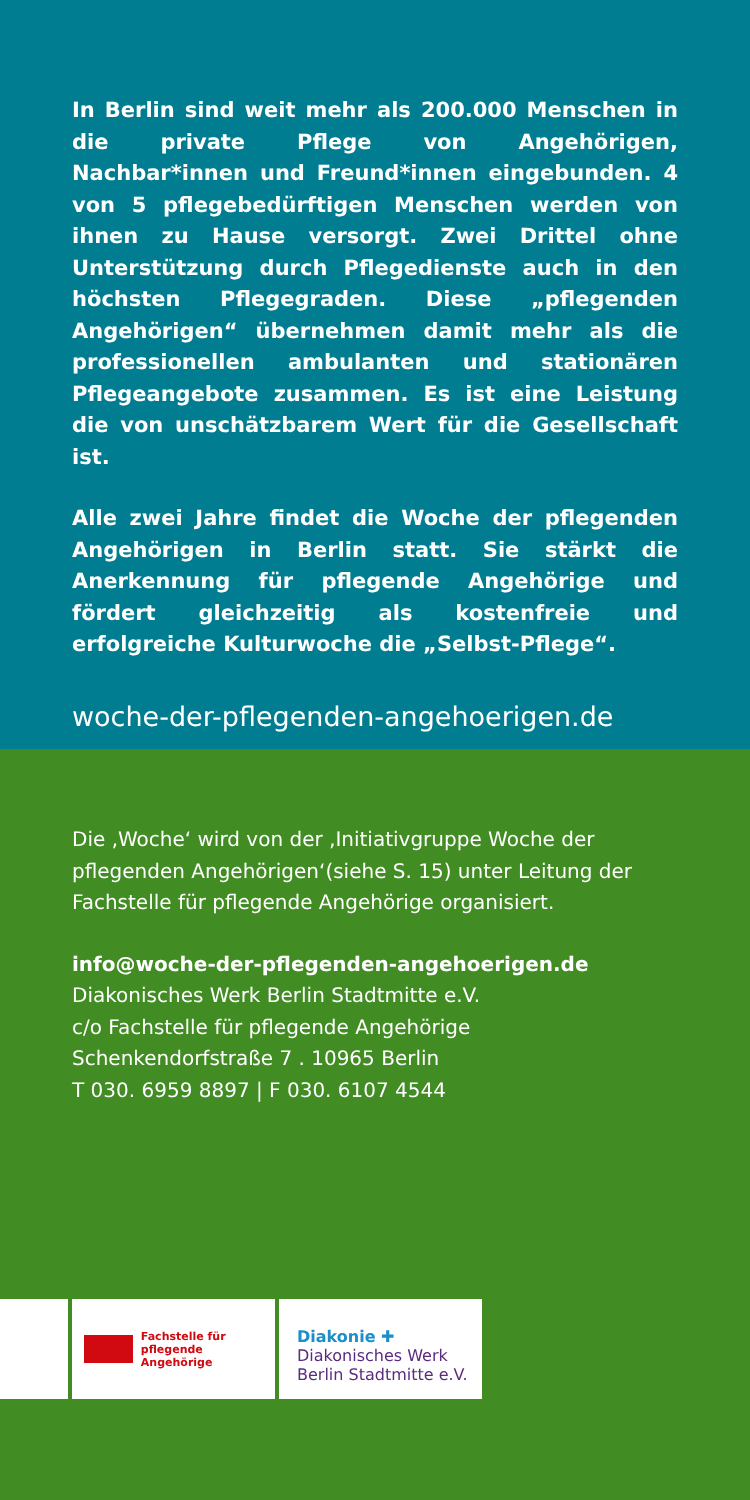In Berlin sind weit mehr als 200.000 Menschen in die private Pflege von Angehörigen, Nachbar*innen und Freund*innen eingebunden. 4 von 5 pflegebedürftigen Menschen werden von ihnen zu Hause versorgt. Zwei Drittel ohne Unterstützung durch Pflegedienste auch in den höchsten Pflegegraden. Diese „pflegenden Angehö­rigen“ übernehmen damit mehr als die professionellen ambulanten und stationären Pflegeangebote zusammen. Es ist eine Leistung die von unschätzbarem Wert für die Gesellschaft ist.
Alle zwei Jahre findet die Woche der pflegenden Angehö­rigen in Berlin statt. Sie stärkt die Anerkennung für pfle­gende Angehörige und fördert gleichzeitig als kosten­freie und erfolgreiche Kulturwoche die „Selbst-Pflege“.
woche-der-pflegenden-angehoerigen.de
Die ‚Woche‘ wird von der ‚Initiativgruppe Woche der pflegenden Angehörigen‘(siehe S. 15) unter Leitung der Fachstelle für pflegende Angehörige organisiert.
info@woche-der-pflegenden-angehoerigen.de
Diakonisches Werk Berlin Stadtmitte e.V.
c/o Fachstelle für pflegende Angehörige
Schenkendorfstraße 7 . 10965 Berlin
T 030. 6959 8897 | F 030. 6107 4544
Fachstelle für
pflegende Angehörige
Diakonie ✚
Diakonisches Werk
Berlin Stadtmitte e.V.